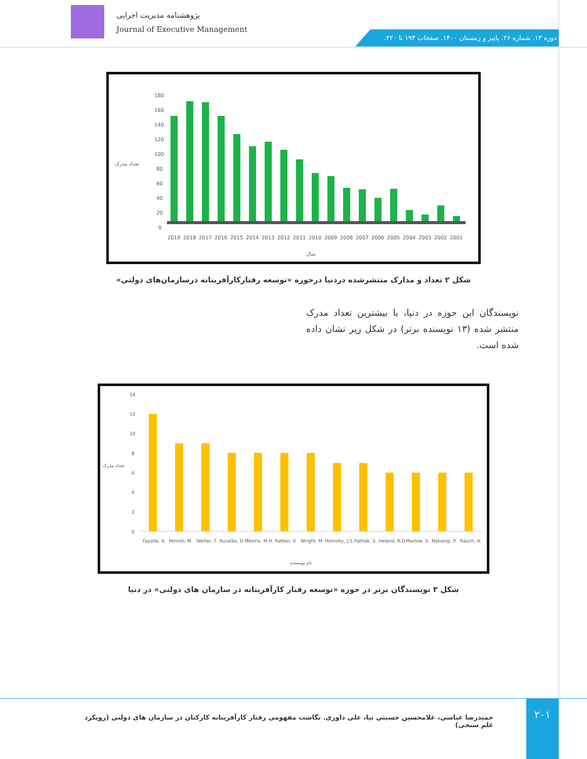پژوهشنامه مدیریت اجرایی
Journal of Executive Management
دوره ۱۳. شماره ۲۶. پاییز و زمستان ۱۴۰۰. صفحات ۱۹۳ تا ۲۲۰.
تعداد مدرک
180
160
140
120
100
80
60
40
20
0
2019
2018
2017
2016
2015
2014
2013
2012
2011
2010
2009
2008
2007
2006
2005
2004
2003
2002
2001
سال
شکل ۲ تعداد و مدارک منتشرشده دردنیا درحوزه «توسعه رفتارکارآفرینانه درسازمان‌های دولتی»
نویسندگان این حوزه در دنیا، با بیشترین تعداد مدرک منتشر شده (۱۳ نویسنده برتر) در شکل زیر نشان داده شده است.
تعداد مدرک
14
12
10
8
6
4
2
0
Fayolle, A.
Minniti, M.
Welter, F.
Kuratko, D.F.
Morris, M.H.
Ratten, V.
Wright, M.
Hornsby, J.S.
Pathak, S.
Ireland, R.D.
Marlow, S.
Nijkamp, P.
Rauch, A.
نام نویسنده
شکل ۳ نویسندگان برتر در حوزه «توسعه رفتار کارآفرینانه در سازمان های دولتی» در دنیا
۲۰۱
حمیدرضا عباسی، غلامحسین حسینی نیا، علی داوری. نگاشت مفهومی رفتار کارآفرینانه کارکنان در سازمان های دولتی (رویکرد علم سنجی)